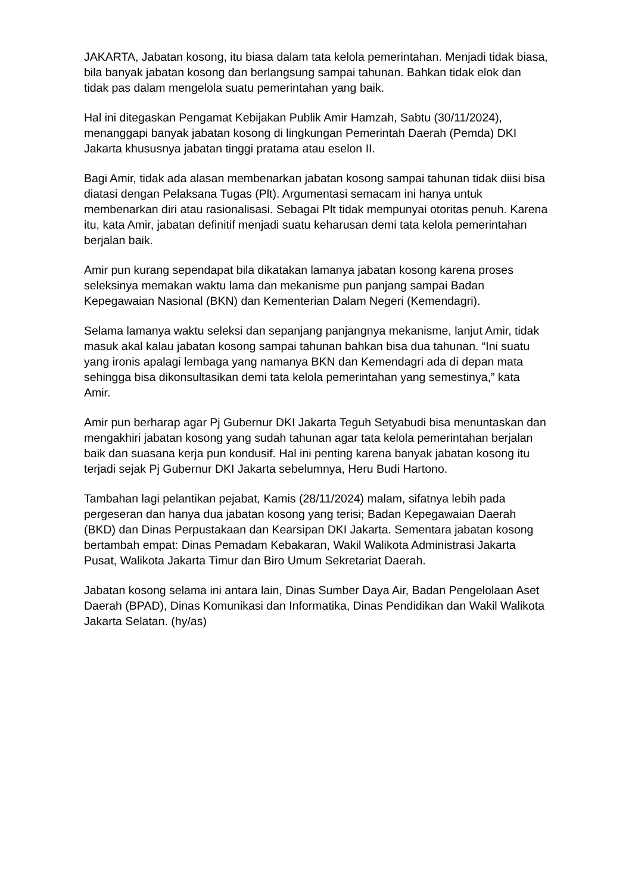JAKARTA, Jabatan kosong, itu biasa dalam tata kelola pemerintahan. Menjadi tidak biasa, bila banyak jabatan kosong dan berlangsung sampai tahunan. Bahkan tidak elok dan tidak pas dalam mengelola suatu pemerintahan yang baik.
Hal ini ditegaskan Pengamat Kebijakan Publik Amir Hamzah, Sabtu (30/11/2024), menanggapi banyak jabatan kosong di lingkungan Pemerintah Daerah (Pemda) DKI Jakarta khususnya jabatan tinggi pratama atau eselon II.
Bagi Amir, tidak ada alasan membenarkan jabatan kosong sampai tahunan tidak diisi bisa diatasi dengan Pelaksana Tugas (Plt). Argumentasi semacam ini hanya untuk membenarkan diri atau rasionalisasi. Sebagai Plt tidak mempunyai otoritas penuh. Karena itu, kata Amir, jabatan definitif menjadi suatu keharusan demi tata kelola pemerintahan berjalan baik.
Amir pun kurang sependapat bila dikatakan lamanya jabatan kosong karena proses seleksinya memakan waktu lama dan mekanisme pun panjang sampai Badan Kepegawaian Nasional (BKN) dan Kementerian Dalam Negeri (Kemendagri).
Selama lamanya waktu seleksi dan sepanjang panjangnya mekanisme, lanjut Amir, tidak masuk akal kalau jabatan kosong sampai tahunan bahkan bisa dua tahunan. “Ini suatu yang ironis apalagi lembaga yang namanya BKN dan Kemendagri ada di depan mata sehingga bisa dikonsultasikan demi tata kelola pemerintahan yang semestinya,” kata Amir.
Amir pun berharap agar Pj Gubernur DKI Jakarta Teguh Setyabudi bisa menuntaskan dan mengakhiri jabatan kosong yang sudah tahunan agar tata kelola pemerintahan berjalan baik dan suasana kerja pun kondusif. Hal ini penting karena banyak jabatan kosong itu terjadi sejak Pj Gubernur DKI Jakarta sebelumnya, Heru Budi Hartono.
Tambahan lagi pelantikan pejabat, Kamis (28/11/2024) malam, sifatnya lebih pada pergeseran dan hanya dua jabatan kosong yang terisi; Badan Kepegawaian Daerah (BKD) dan Dinas Perpustakaan dan Kearsipan DKI Jakarta. Sementara jabatan kosong bertambah empat: Dinas Pemadam Kebakaran, Wakil Walikota Administrasi Jakarta Pusat, Walikota Jakarta Timur dan Biro Umum Sekretariat Daerah.
Jabatan kosong selama ini antara lain, Dinas Sumber Daya Air, Badan Pengelolaan Aset Daerah (BPAD), Dinas Komunikasi dan Informatika, Dinas Pendidikan dan Wakil Walikota Jakarta Selatan. (hy/as)